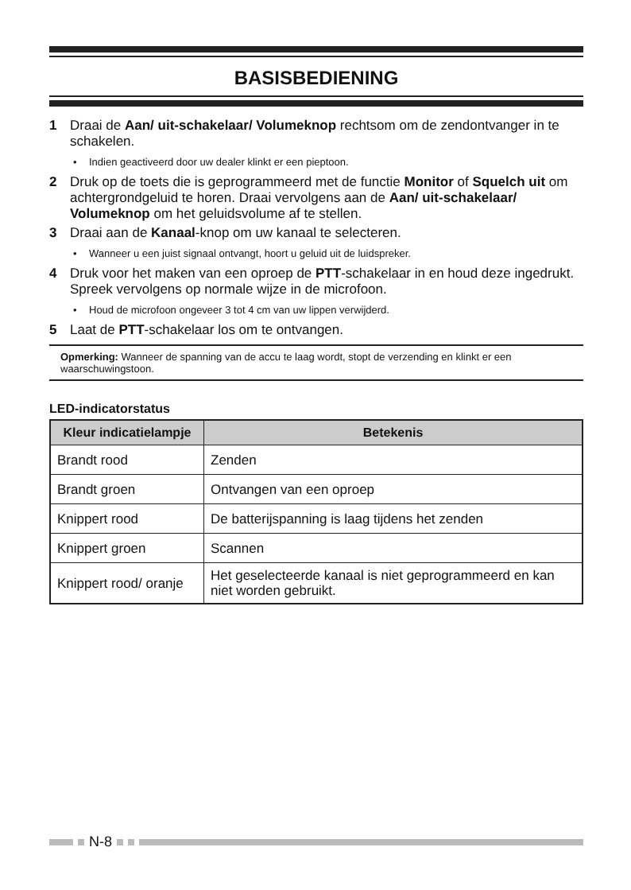BASISBEDIENING
1 Draai de Aan/ uit-schakelaar/ Volumeknop rechtsom om de zendontvanger in te schakelen.
• Indien geactiveerd door uw dealer klinkt er een pieptoon.
2 Druk op de toets die is geprogrammeerd met de functie Monitor of Squelch uit om achtergrondgeluid te horen. Draai vervolgens aan de Aan/ uit-schakelaar/ Volumeknop om het geluidsvolume af te stellen.
3 Draai aan de Kanaal-knop om uw kanaal te selecteren.
• Wanneer u een juist signaal ontvangt, hoort u geluid uit de luidspreker.
4 Druk voor het maken van een oproep de PTT-schakelaar in en houd deze ingedrukt. Spreek vervolgens op normale wijze in de microfoon.
• Houd de microfoon ongeveer 3 tot 4 cm van uw lippen verwijderd.
5 Laat de PTT-schakelaar los om te ontvangen.
Opmerking: Wanneer de spanning van de accu te laag wordt, stopt de verzending en klinkt er een waarschuwingstoon.
LED-indicatorstatus
| Kleur indicatielampje | Betekenis |
| --- | --- |
| Brandt rood | Zenden |
| Brandt groen | Ontvangen van een oproep |
| Knippert rood | De batterijspanning is laag tijdens het zenden |
| Knippert groen | Scannen |
| Knippert rood/ oranje | Het geselecteerde kanaal is niet geprogrammeerd en kan niet worden gebruikt. |
N-8